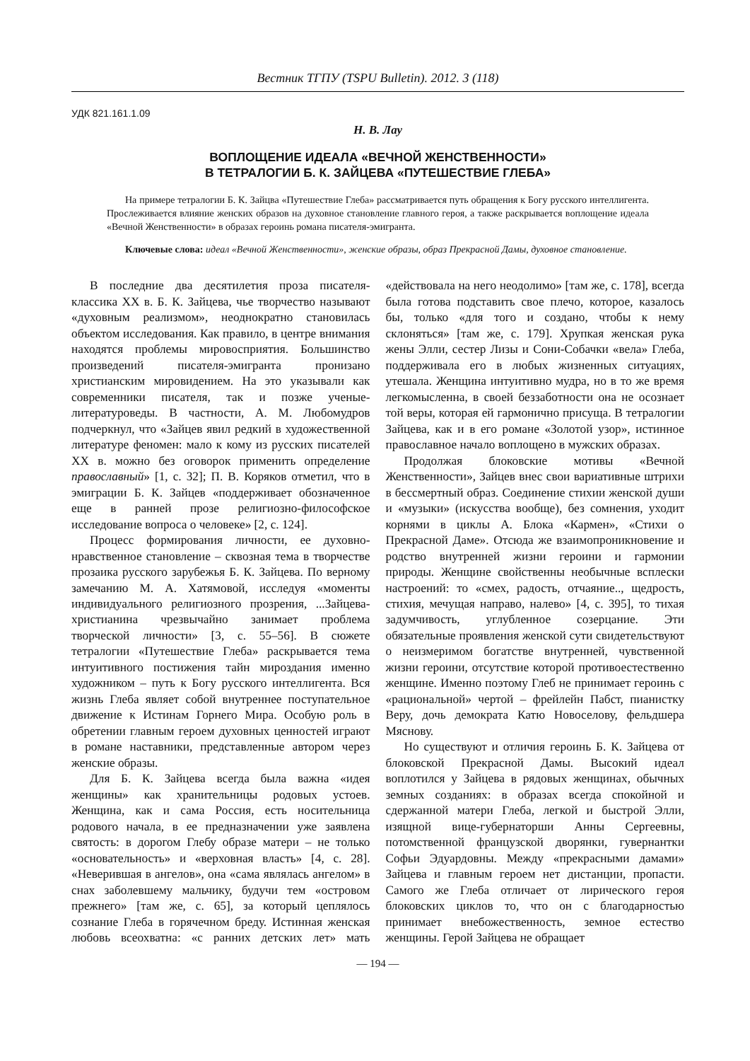Вестник ТГПУ (TSPU Bulletin). 2012. 3 (118)
УДК 821.161.1.09
Н. В. Лау
ВОПЛОЩЕНИЕ ИДЕАЛА «ВЕЧНОЙ ЖЕНСТВЕННОСТИ»
В ТЕТРАЛОГИИ Б. К. ЗАЙЦЕВА «ПУТЕШЕСТВИЕ ГЛЕБА»
На примере тетралогии Б. К. Зайцва «Путешествие Глеба» рассматривается путь обращения к Богу русского интеллигента. Прослеживается влияние женских образов на духовное становление главного героя, а также раскрывается воплощение идеала «Вечной Женственности» в образах героинь романа писателя-эмигранта.
Ключевые слова: идеал «Вечной Женственности», женские образы, образ Прекрасной Дамы, духовное становление.
В последние два десятилетия проза писателя-классика XX в. Б. К. Зайцева, чье творчество называют «духовным реализмом», неоднократно становилась объектом исследования. Как правило, в центре внимания находятся проблемы мировосприятия. Большинство произведений писателя-эмигранта пронизано христианским мировидением. На это указывали как современники писателя, так и позже ученые-литературоведы. В частности, А. М. Любомудров подчеркнул, что «Зайцев явил редкий в художественной литературе феномен: мало к кому из русских писателей XX в. можно без оговорок применить определение православный» [1, с. 32]; П. В. Коряков отметил, что в эмиграции Б. К. Зайцев «поддерживает обозначенное еще в ранней прозе религиозно-философское исследование вопроса о человеке» [2, с. 124].
Процесс формирования личности, ее духовно-нравственное становление – сквозная тема в творчестве прозаика русского зарубежья Б. К. Зайцева. По верному замечанию М. А. Хатямовой, исследуя «моменты индивидуального религиозного прозрения, ...Зайцева-христианина чрезвычайно занимает проблема творческой личности» [3, с. 55–56]. В сюжете тетралогии «Путешествие Глеба» раскрывается тема интуитивного постижения тайн мироздания именно художником – путь к Богу русского интеллигента. Вся жизнь Глеба являет собой внутреннее поступательное движение к Истинам Горнего Мира. Особую роль в обретении главным героем духовных ценностей играют в романе наставники, представленные автором через женские образы.
Для Б. К. Зайцева всегда была важна «идея женщины» как хранительницы родовых устоев. Женщина, как и сама Россия, есть носительница родового начала, в ее предназначении уже заявлена святость: в дорогом Глебу образе матери – не только «основательность» и «верховная власть» [4, с. 28]. «Неверившая в ангелов», она «сама являлась ангелом» в снах заболевшему мальчику, будучи тем «островом прежнего» [там же, с. 65], за который цеплялось сознание Глеба в горячечном бреду. Истинная женская любовь всеохватна: «с ранних детских лет» мать «действовала на него неодолимо» [там же, с. 178], всегда была готова подставить свое плечо, которое, казалось бы, только «для того и создано, чтобы к нему склоняться» [там же, с. 179]. Хрупкая женская рука жены Элли, сестер Лизы и Сони-Собачки «вела» Глеба, поддерживала его в любых жизненных ситуациях, утешала. Женщина интуитивно мудра, но в то же время легкомысленна, в своей беззаботности она не осознает той веры, которая ей гармонично присуща. В тетралогии Зайцева, как и в его романе «Золотой узор», истинное православное начало воплощено в мужских образах.
Продолжая блоковские мотивы «Вечной Женственности», Зайцев внес свои вариативные штрихи в бессмертный образ. Соединение стихии женской души и «музыки» (искусства вообще), без сомнения, уходит корнями в циклы А. Блока «Кармен», «Стихи о Прекрасной Даме». Отсюда же взаимопроникновение и родство внутренней жизни героини и гармонии природы. Женщине свойственны необычные всплески настроений: то «смех, радость, отчаяние.., щедрость, стихия, мечущая направо, налево» [4, с. 395], то тихая задумчивость, углубленное созерцание. Эти обязательные проявления женской сути свидетельствуют о неизмеримом богатстве внутренней, чувственной жизни героини, отсутствие которой противоестественно женщине. Именно поэтому Глеб не принимает героинь с «рациональной» чертой – фрейлейн Пабст, пианистку Веру, дочь демократа Катю Новоселову, фельдшера Мяснову.
Но существуют и отличия героинь Б. К. Зайцева от блоковской Прекрасной Дамы. Высокий идеал воплотился у Зайцева в рядовых женщинах, обычных земных созданиях: в образах всегда спокойной и сдержанной матери Глеба, легкой и быстрой Элли, изящной вице-губернаторши Анны Сергеевны, потомственной французской дворянки, гувернантки Софьи Эдуардовны. Между «прекрасными дамами» Зайцева и главным героем нет дистанции, пропасти. Самого же Глеба отличает от лирического героя блоковских циклов то, что он с благодарностью принимает внебожественность, земное естество женщины. Герой Зайцева не обращает
— 194 —